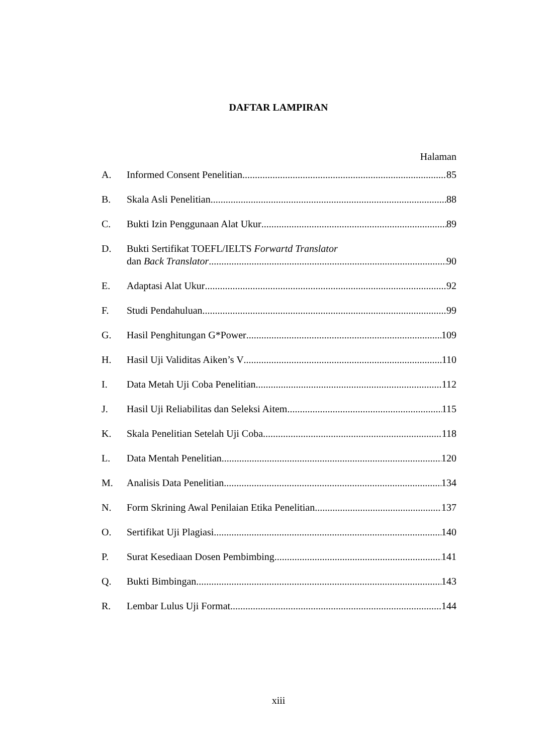DAFTAR LAMPIRAN
Halaman
A. Informed Consent Penelitian 85
B. Skala Asli Penelitian 88
C. Bukti Izin Penggunaan Alat Ukur 89
D. Bukti Sertifikat TOEFL/IELTS Forwartd Translator
dan Back Translator 90
E. Adaptasi Alat Ukur 92
F. Studi Pendahuluan 99
G. Hasil Penghitungan G*Power 109
H. Hasil Uji Validitas Aiken’s V 110
I. Data Metah Uji Coba Penelitian 112
J. Hasil Uji Reliabilitas dan Seleksi Aitem 115
K. Skala Penelitian Setelah Uji Coba 118
L. Data Mentah Penelitian 120
M. Analisis Data Penelitian 134
N. Form Skrining Awal Penilaian Etika Penelitian 137
O. Sertifikat Uji Plagiasi 140
P. Surat Kesediaan Dosen Pembimbing 141
Q. Bukti Bimbingan 143
R. Lembar Lulus Uji Format 144
xiii